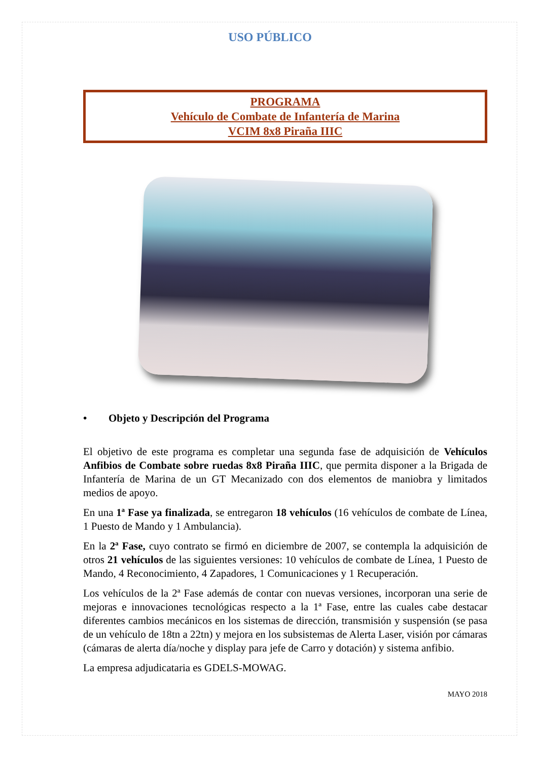USO PÚBLICO
PROGRAMA
Vehículo de Combate de Infantería de Marina
VCIM 8x8 Piraña IIIC
• Objeto y Descripción del Programa
El objetivo de este programa es completar una segunda fase de adquisición de Vehículos Anfibios de Combate sobre ruedas 8x8 Piraña IIIC, que permita disponer a la Brigada de Infantería de Marina de un GT Mecanizado con dos elementos de maniobra y limitados medios de apoyo.
En una 1ª Fase ya finalizada, se entregaron 18 vehículos (16 vehículos de combate de Línea, 1 Puesto de Mando y 1 Ambulancia).
En la 2ª Fase, cuyo contrato se firmó en diciembre de 2007, se contempla la adquisición de otros 21 vehículos de las siguientes versiones: 10 vehículos de combate de Línea, 1 Puesto de Mando, 4 Reconocimiento, 4 Zapadores, 1 Comunicaciones y 1 Recuperación.
Los vehículos de la 2ª Fase además de contar con nuevas versiones, incorporan una serie de mejoras e innovaciones tecnológicas respecto a la 1ª Fase, entre las cuales cabe destacar diferentes cambios mecánicos en los sistemas de dirección, transmisión y suspensión (se pasa de un vehículo de 18tn a 22tn) y mejora en los subsistemas de Alerta Laser, visión por cámaras (cámaras de alerta día/noche y display para jefe de Carro y dotación) y sistema anfibio.
La empresa adjudicataria es GDELS-MOWAG.
MAYO 2018